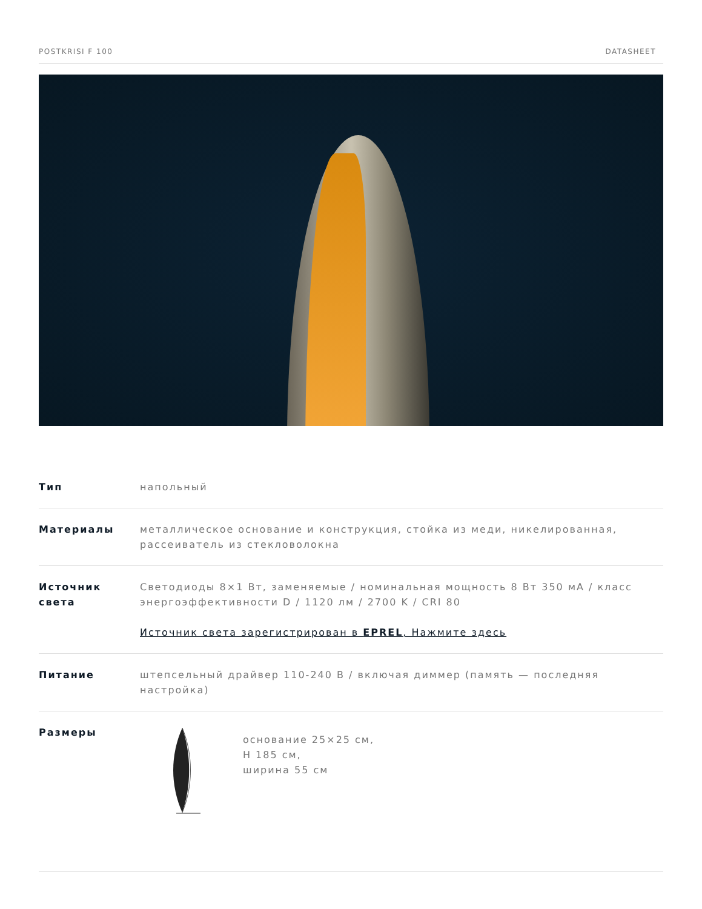POSTKRISI F 100 DATASHEET
| Тип | напольный |
| Материалы | металлическое основание и конструкция, стойка из меди, никелированная, рассеиватель из стекловолокна |
| Источник света | Светодиоды 8×1 Вт, заменяемые / номинальная мощность 8 Вт 350 мА / класс энергоэффективности D / 1120 лм / 2700 K / CRI 80 Источник света зарегистрирован в EPREL , Нажмите здесь |
| Питание | штепсельный драйвер 110-240 В / включая диммер (память — последняя настройка) |
| Размеры | основание 25×25 см, H 185 см, ширина 55 см |